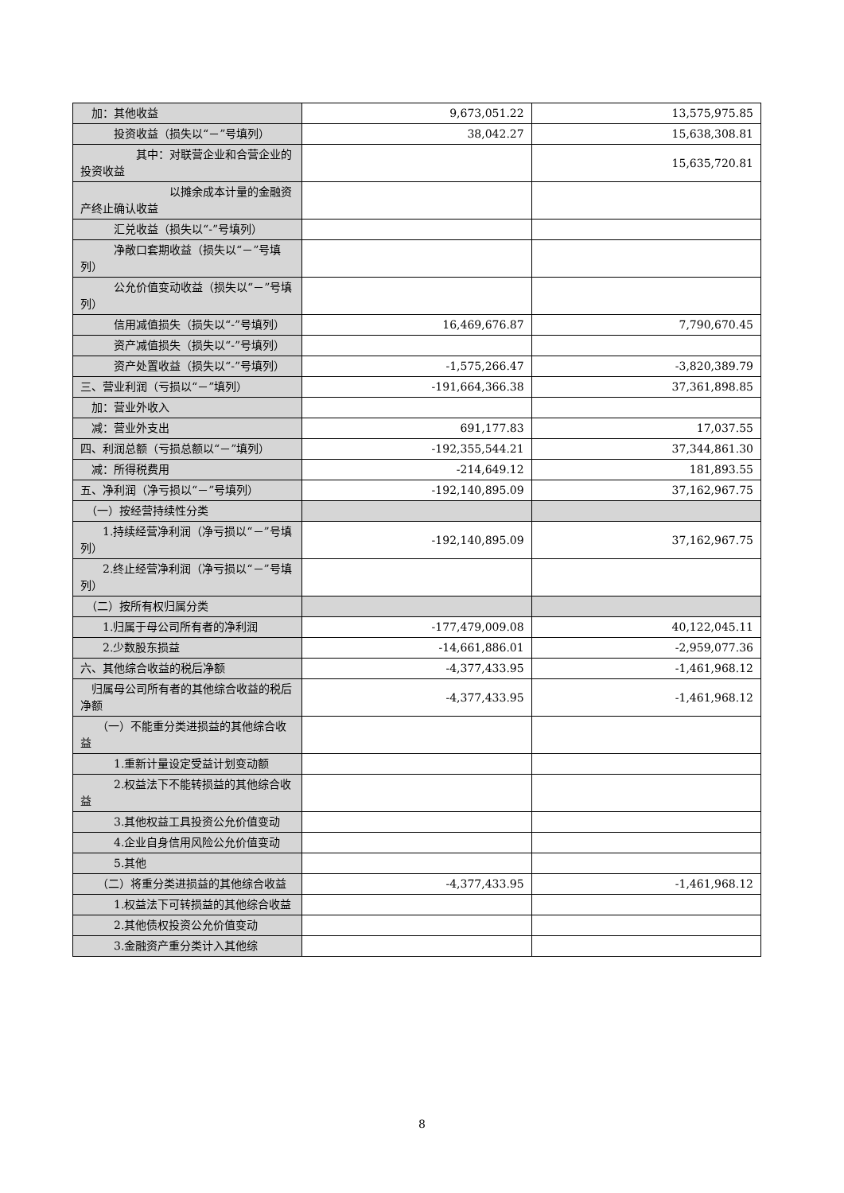| 加：其他收益 | 9,673,051.22 | 13,575,975.85 |
| 投资收益（损失以“－”号填列） | 38,042.27 | 15,638,308.81 |
| 其中：对联营企业和合营企业的投资收益 | | 15,635,720.81 |
| 以摊余成本计量的金融资产终止确认收益 | | |
| 汇兑收益（损失以“-”号填列） | | |
| 净敞口套期收益（损失以“－”号填列） | | |
| 公允价值变动收益（损失以“－”号填列） | | |
| 信用减值损失（损失以“-”号填列） | 16,469,676.87 | 7,790,670.45 |
| 资产减值损失（损失以“-”号填列） | | |
| 资产处置收益（损失以“-”号填列） | -1,575,266.47 | -3,820,389.79 |
| 三、营业利润（亏损以“－”填列） | -191,664,366.38 | 37,361,898.85 |
| 加：营业外收入 | | |
| 减：营业外支出 | 691,177.83 | 17,037.55 |
| 四、利润总额（亏损总额以“－”填列） | -192,355,544.21 | 37,344,861.30 |
| 减：所得税费用 | -214,649.12 | 181,893.55 |
| 五、净利润（净亏损以“－”号填列） | -192,140,895.09 | 37,162,967.75 |
| （一）按经营持续性分类 | | |
| 1.持续经营净利润（净亏损以“－”号填列） | -192,140,895.09 | 37,162,967.75 |
| 2.终止经营净利润（净亏损以“－”号填列） | | |
| （二）按所有权归属分类 | | |
| 1.归属于母公司所有者的净利润 | -177,479,009.08 | 40,122,045.11 |
| 2.少数股东损益 | -14,661,886.01 | -2,959,077.36 |
| 六、其他综合收益的税后净额 | -4,377,433.95 | -1,461,968.12 |
| 归属母公司所有者的其他综合收益的税后净额 | -4,377,433.95 | -1,461,968.12 |
| （一）不能重分类进损益的其他综合收益 | | |
| 1.重新计量设定受益计划变动额 | | |
| 2.权益法下不能转损益的其他综合收益 | | |
| 3.其他权益工具投资公允价值变动 | | |
| 4.企业自身信用风险公允价值变动 | | |
| 5.其他 | | |
| （二）将重分类进损益的其他综合收益 | -4,377,433.95 | -1,461,968.12 |
| 1.权益法下可转损益的其他综合收益 | | |
| 2.其他债权投资公允价值变动 | | |
| 3.金融资产重分类计入其他综 | | |
8